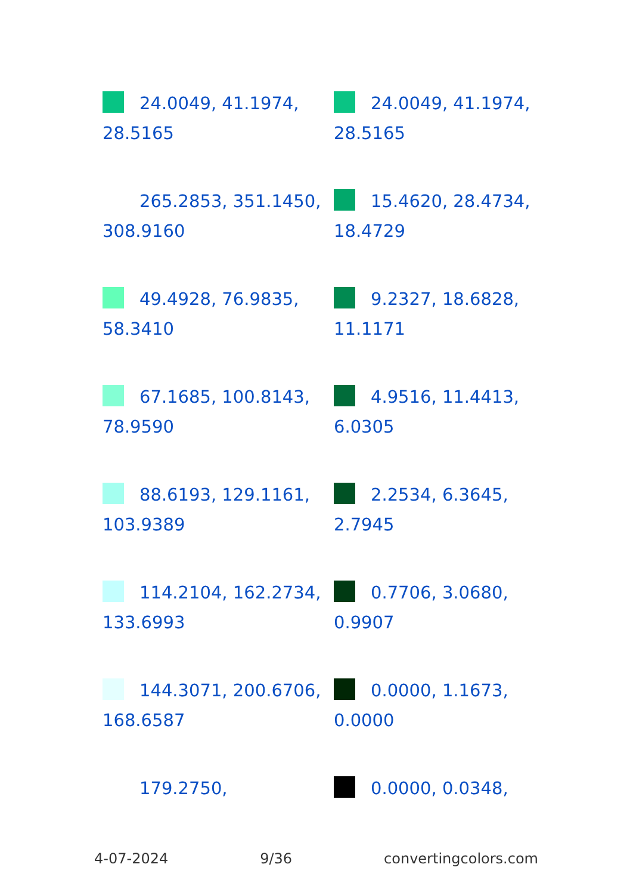24.0049, 41.1974, 28.5165
24.0049, 41.1974, 28.5165
265.2853, 351.1450, 308.9160
15.4620, 28.4734, 18.4729
49.4928, 76.9835, 58.3410
9.2327, 18.6828, 11.1171
67.1685, 100.8143, 78.9590
4.9516, 11.4413, 6.0305
88.6193, 129.1161, 103.9389
2.2534, 6.3645, 2.7945
114.2104, 162.2734, 133.6993
0.7706, 3.0680, 0.9907
144.3071, 200.6706, 168.6587
0.0000, 1.1673, 0.0000
179.2750,
0.0000, 0.0348,
4-07-2024 9/36 convertingcolors.com